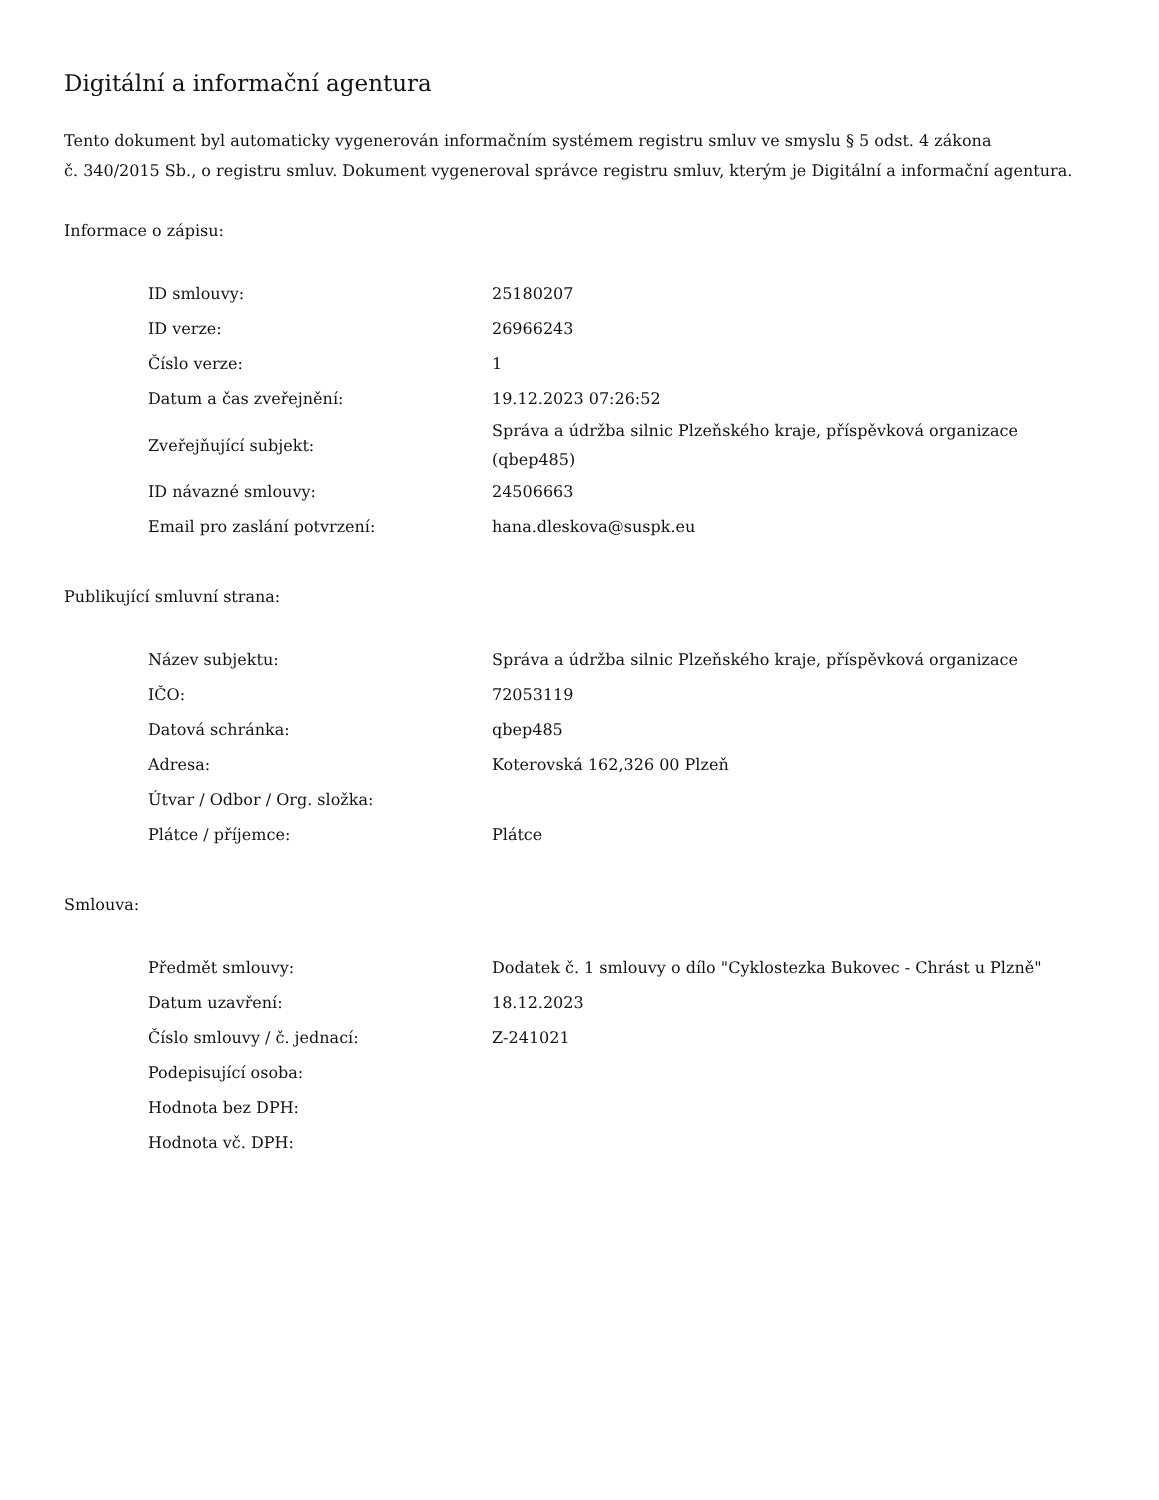Digitální a informační agentura
Tento dokument byl automaticky vygenerován informačním systémem registru smluv ve smyslu § 5 odst. 4 zákona
č. 340/2015 Sb., o registru smluv. Dokument vygeneroval správce registru smluv, kterým je Digitální a informační agentura.
Informace o zápisu:
| ID smlouvy: | 25180207 |
| ID verze: | 26966243 |
| Číslo verze: | 1 |
| Datum a čas zveřejnění: | 19.12.2023 07:26:52 |
| Zveřejňující subjekt: | Správa a údržba silnic Plzeňského kraje, příspěvková organizace (qbep485) |
| ID návazné smlouvy: | 24506663 |
| Email pro zaslání potvrzení: | hana.dleskova@suspk.eu |
Publikující smluvní strana:
| Název subjektu: | Správa a údržba silnic Plzeňského kraje, příspěvková organizace |
| IČO: | 72053119 |
| Datová schránka: | qbep485 |
| Adresa: | Koterovská 162,326 00 Plzeň |
| Útvar / Odbor / Org. složka: | |
| Plátce / příjemce: | Plátce |
Smlouva:
| Předmět smlouvy: | Dodatek č. 1 smlouvy o dílo "Cyklostezka Bukovec - Chrást u Plzně" |
| Datum uzavření: | 18.12.2023 |
| Číslo smlouvy / č. jednací: | Z-241021 |
| Podepisující osoba: | |
| Hodnota bez DPH: | |
| Hodnota vč. DPH: | |